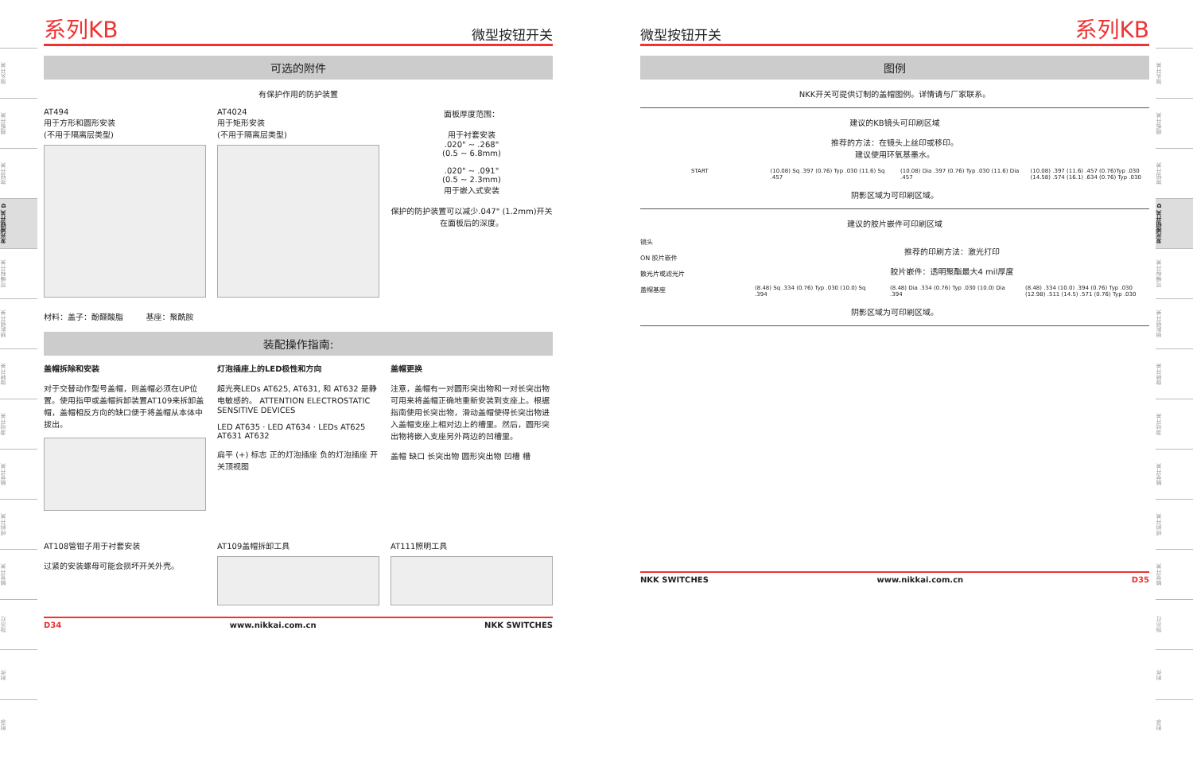摇头开关
翘板开关
按钮开关
发光按钮开关 D
可编程开关
钥匙锁开关
旋转开关
滑动开关
触觉开关
倾斜开关
触觉开关
指示灯
附件
附录
系列KB 微型按钮开关
可选的附件
有保护作用的防护装置
AT494
用于方形和圆形安装
(不用于隔离层类型)
AT4024
用于矩形安装
(不用于隔离层类型)
面板厚度范围：
用于衬套安装
.020" ~ .268"
(0.5 ~ 6.8mm)
.020" ~ .091"
(0.5 ~ 2.3mm)
用于嵌入式安装
保护的防护装置可以减少.047" (1.2mm)开关在面板后的深度。
材料：盖子：酚醛酸脂 基座：聚酰胺
装配操作指南:
盖帽拆除和安装
对于交替动作型号盖帽，则盖帽必须在UP位置。使用指甲或盖帽拆卸装置AT109来拆卸盖帽，盖帽相反方向的缺口便于将盖帽从本体中拔出。
灯泡插座上的LED极性和方向
超光亮LEDs AT625, AT631, 和 AT632 是静电敏感的。 ATTENTION ELECTROSTATIC SENSITIVE DEVICES
LED AT635 · LED AT634 · LEDs AT625 AT631 AT632
扁平 (+) 标志 正的灯泡插座 负的灯泡插座 开关顶视图
盖帽更换
注意，盖帽有一对圆形突出物和一对长突出物可用来将盖帽正确地重新安装到支座上。根据指南使用长突出物，滑动盖帽使得长突出物进入盖帽支座上相对边上的槽里。然后，圆形突出物将嵌入支座另外两边的凹槽里。
盖帽 缺口 长突出物 圆形突出物 凹槽 槽
AT108管钳子用于衬套安装
过紧的安装螺母可能会损坏开关外壳。
AT109盖帽拆卸工具 AT111照明工具
D34 www.nikkai.com.cn NKK SWITCHES
微型按钮开关 系列KB
图例
NKK开关可提供订制的盖帽图例。详情请与厂家联系。
建议的KB镜头可印刷区域
推荐的方法：在镜头上丝印或移印。
建议使用环氧基墨水。
START (10.08) Sq .397 (0.76) Typ .030 (11.6) Sq .457
(10.08) Dia .397 (0.76) Typ .030 (11.6) Dia .457
(10.08) .397 (11.6) .457 (0.76)Typ .030 (14.58) .574 (16.1) .634 (0.76) Typ .030
阴影区域为可印刷区域。
建议的胶片嵌件可印刷区域
镜头
ON 胶片嵌件
散光片或滤光片
盖帽基座
推荐的印刷方法：激光打印
胶片嵌件：透明聚酯最大4 mil厚度
(8.48) Sq .334 (0.76) Typ .030 (10.0) Sq .394
(8.48) Dia .334 (0.76) Typ .030 (10.0) Dia .394
(8.48) .334 (10.0) .394 (0.76) Typ .030 (12.98) .511 (14.5) .571 (0.76) Typ .030
阴影区域为可印刷区域。
NKK SWITCHES www.nikkai.com.cn D35
摇头开关
翘板开关
按钮开关
发光按钮开关 D
可编程开关
钥匙锁开关
旋转开关
滑动开关
触觉开关
倾斜开关
触觉开关
指示灯
附件
附录